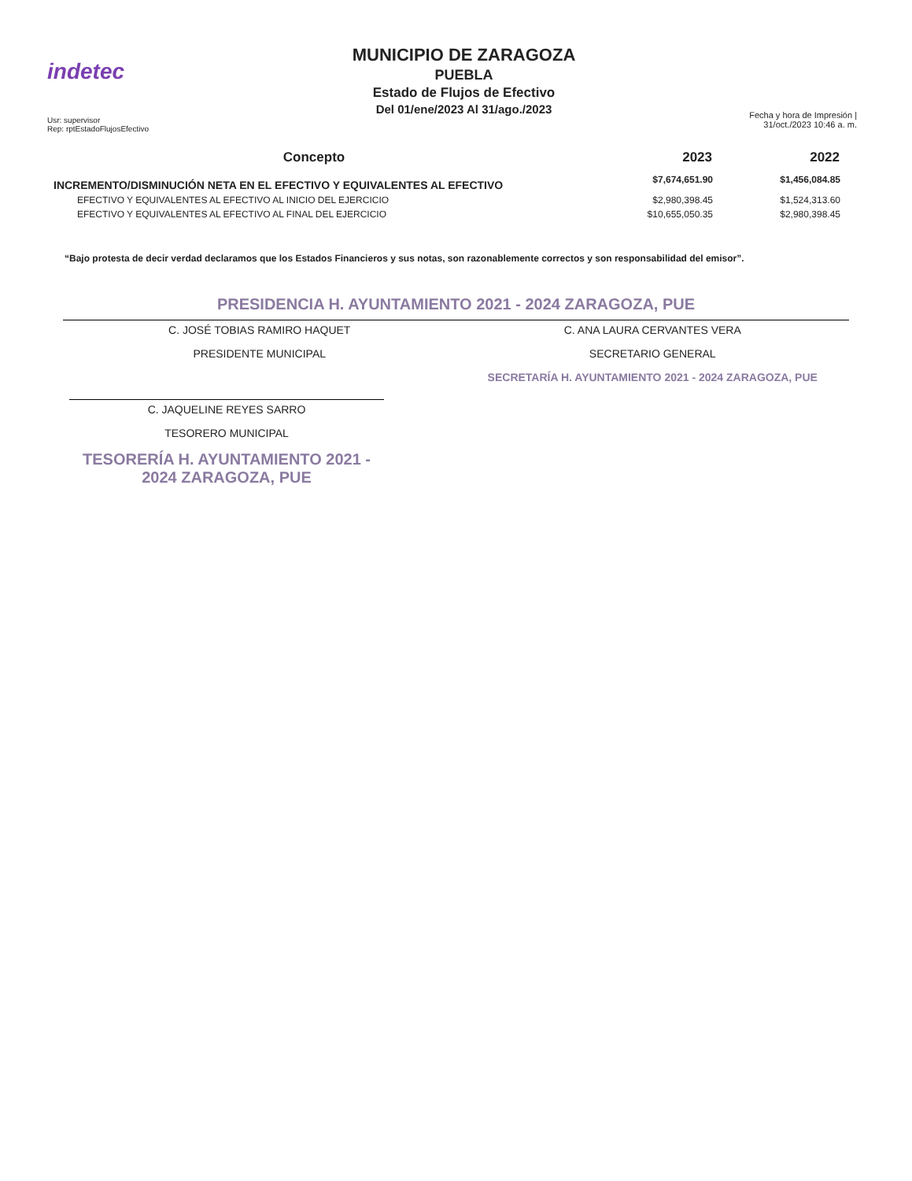indetec
Usr: supervisor
Rep: rptEstadoFlujosEfectivo
MUNICIPIO DE ZARAGOZA
PUEBLA
Estado de Flujos de Efectivo
Del 01/ene/2023 Al 31/ago./2023
Fecha y hora de Impresión | 31/oct./2023 10:46 a. m.
| Concepto | 2023 | 2022 |
| --- | --- | --- |
| INCREMENTO/DISMINUCIÓN NETA EN EL EFECTIVO Y EQUIVALENTES AL EFECTIVO | $7,674,651.90 | $1,456,084.85 |
| EFECTIVO Y EQUIVALENTES AL EFECTIVO AL INICIO DEL EJERCICIO | $2,980,398.45 | $1,524,313.60 |
| EFECTIVO Y EQUIVALENTES AL EFECTIVO AL FINAL DEL EJERCICIO | $10,655,050.35 | $2,980,398.45 |
“Bajo protesta de decir verdad declaramos que los Estados Financieros y sus notas, son razonablemente correctos y son responsabilidad del emisor”.
PRESIDENCIA H. AYUNTAMIENTO 2021 - 2024 ZARAGOZA, PUE
C. JOSÉ TOBIAS RAMIRO HAQUET
PRESIDENTE MUNICIPAL
C. ANA LAURA CERVANTES VERA
SECRETARIO GENERAL
SECRETARÍA H. AYUNTAMIENTO 2021 - 2024 ZARAGOZA, PUE
C. JAQUELINE REYES SARRO
TESORERO MUNICIPAL
TESORERÍA H. AYUNTAMIENTO 2021 - 2024 ZARAGOZA, PUE